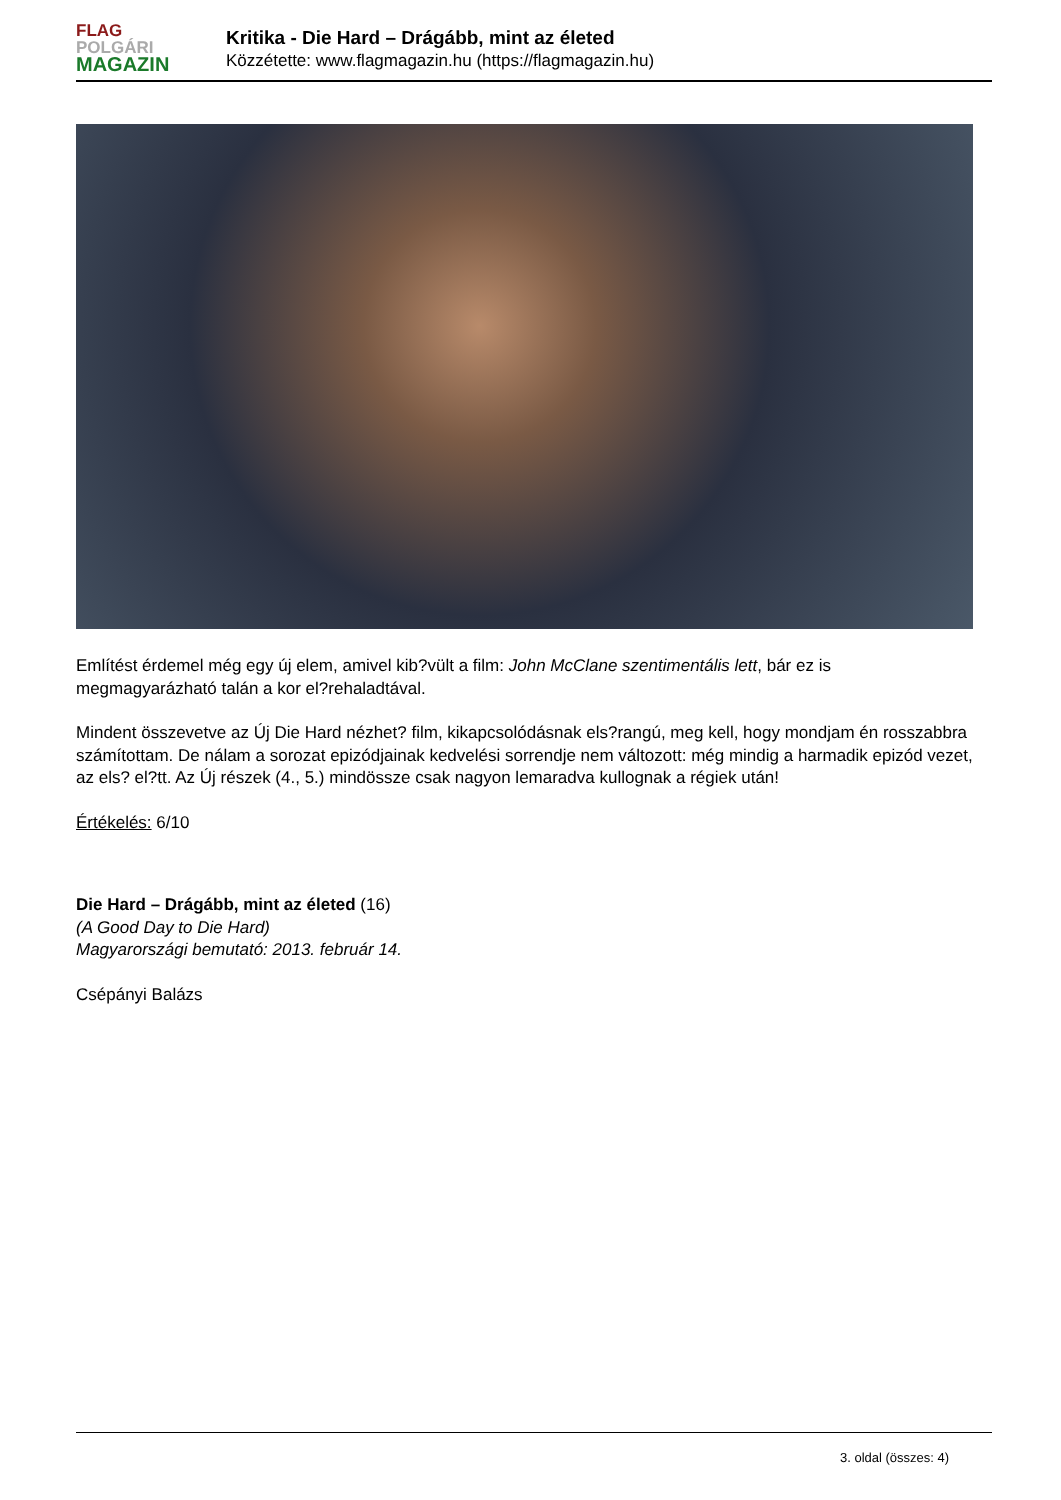FLAG
POLGÁRI
MAGAZIN
Kritika - Die Hard – Drágább, mint az életed
Közzétette: www.flagmagazin.hu (https://flagmagazin.hu)
Említést érdemel még egy új elem, amivel kib?vült a film: John McClane szentimentális lett, bár ez is megmagyarázható talán a kor el?rehaladtával.
Mindent összevetve az Új Die Hard nézhet? film, kikapcsolódásnak els?rangú, meg kell, hogy mondjam én rosszabbra számítottam. De nálam a sorozat epizódjainak kedvelési sorrendje nem változott: még mindig a harmadik epizód vezet, az els? el?tt. Az Új részek (4., 5.) mindössze csak nagyon lemaradva kullognak a régiek után!
Értékelés: 6/10
Die Hard – Drágább, mint az életed (16)
(A Good Day to Die Hard)
Magyarországi bemutató: 2013. február 14.
Csépányi Balázs
3. oldal (összes: 4)